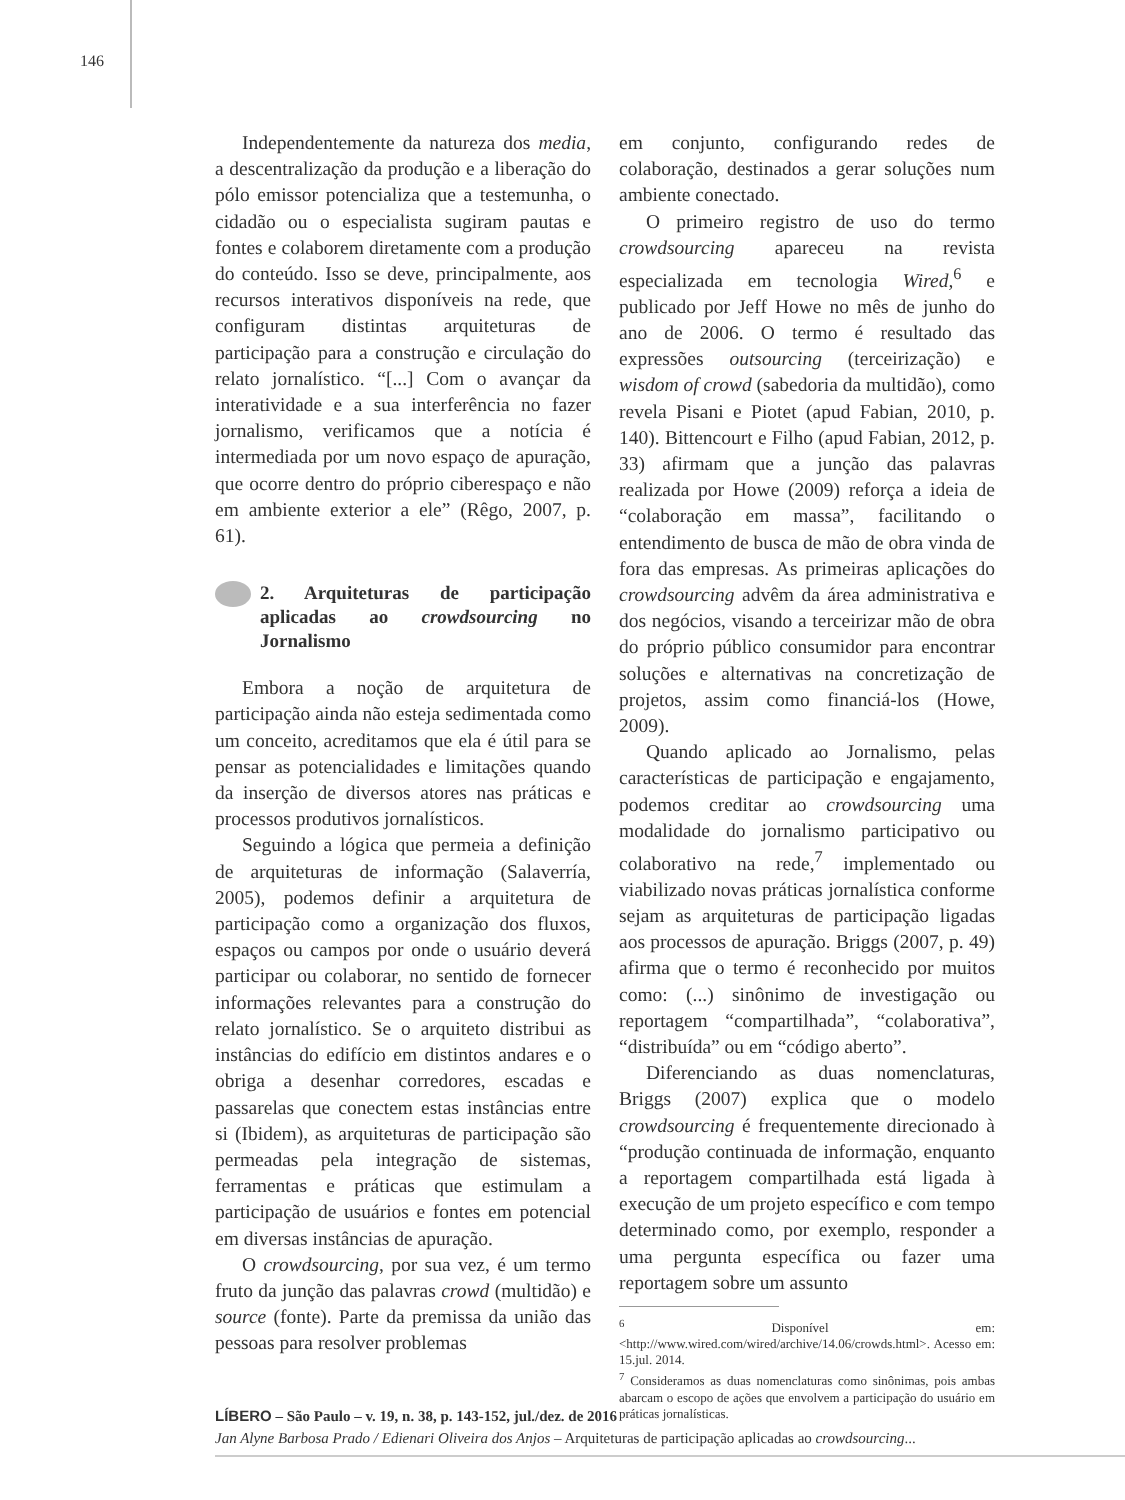146
Independentemente da natureza dos media, a descentralização da produção e a liberação do pólo emissor potencializa que a testemunha, o cidadão ou o especialista sugiram pautas e fontes e colaborem diretamente com a produção do conteúdo. Isso se deve, principalmente, aos recursos interativos disponíveis na rede, que configuram distintas arquiteturas de participação para a construção e circulação do relato jornalístico. “[...] Com o avançar da interatividade e a sua interferência no fazer jornalismo, verificamos que a notícia é intermediada por um novo espaço de apuração, que ocorre dentro do próprio ciberespaço e não em ambiente exterior a ele” (Rêgo, 2007, p. 61).
2. Arquiteturas de participação aplicadas ao crowdsourcing no Jornalismo
Embora a noção de arquitetura de participação ainda não esteja sedimentada como um conceito, acreditamos que ela é útil para se pensar as potencialidades e limitações quando da inserção de diversos atores nas práticas e processos produtivos jornalísticos.
Seguindo a lógica que permeia a definição de arquiteturas de informação (Salaverría, 2005), podemos definir a arquitetura de participação como a organização dos fluxos, espaços ou campos por onde o usuário deverá participar ou colaborar, no sentido de fornecer informações relevantes para a construção do relato jornalístico. Se o arquiteto distribui as instâncias do edifício em distintos andares e o obriga a desenhar corredores, escadas e passarelas que conectem estas instâncias entre si (Ibidem), as arquiteturas de participação são permeadas pela integração de sistemas, ferramentas e práticas que estimulam a participação de usuários e fontes em potencial em diversas instâncias de apuração.
O crowdsourcing, por sua vez, é um termo fruto da junção das palavras crowd (multidão) e source (fonte). Parte da premissa da união das pessoas para resolver problemas
em conjunto, configurando redes de colaboração, destinados a gerar soluções num ambiente conectado.
O primeiro registro de uso do termo crowdsourcing apareceu na revista especializada em tecnologia Wired,<sup>6</sup> e publicado por Jeff Howe no mês de junho do ano de 2006. O termo é resultado das expressões outsourcing (terceirização) e wisdom of crowd (sabedoria da multidão), como revela Pisani e Piotet (apud Fabian, 2010, p. 140). Bittencourt e Filho (apud Fabian, 2012, p. 33) afirmam que a junção das palavras realizada por Howe (2009) reforça a ideia de “colaboração em massa”, facilitando o entendimento de busca de mão de obra vinda de fora das empresas. As primeiras aplicações do crowdsourcing advêm da área administrativa e dos negócios, visando a terceirizar mão de obra do próprio público consumidor para encontrar soluções e alternativas na concretização de projetos, assim como financiá-los (Howe, 2009).
Quando aplicado ao Jornalismo, pelas características de participação e engajamento, podemos creditar ao crowdsourcing uma modalidade do jornalismo participativo ou colaborativo na rede,<sup>7</sup> implementado ou viabilizado novas práticas jornalística conforme sejam as arquiteturas de participação ligadas aos processos de apuração. Briggs (2007, p. 49) afirma que o termo é reconhecido por muitos como: (...) sinônimo de investigação ou reportagem “compartilhada”, “colaborativa”, “distribuída” ou em “código aberto”.
Diferenciando as duas nomenclaturas, Briggs (2007) explica que o modelo crowdsourcing é frequentemente direcionado à “produção continuada de informação, enquanto a reportagem compartilhada está ligada à execução de um projeto específico e com tempo determinado como, por exemplo, responder a uma pergunta específica ou fazer uma reportagem sobre um assunto
<sup>6</sup> Disponível em: <http://www.wired.com/wired/archive/14.06/crowds.html>. Acesso em: 15.jul. 2014.
<sup>7</sup> Consideramos as duas nomenclaturas como sinônimas, pois ambas abarcam o escopo de ações que envolvem a participação do usuário em práticas jornalísticas.
LÍBERO – São Paulo – v. 19, n. 38, p. 143-152, jul./dez. de 2016
Jan Alyne Barbosa Prado / Edienari Oliveira dos Anjos – Arquiteturas de participação aplicadas ao crowdsourcing...